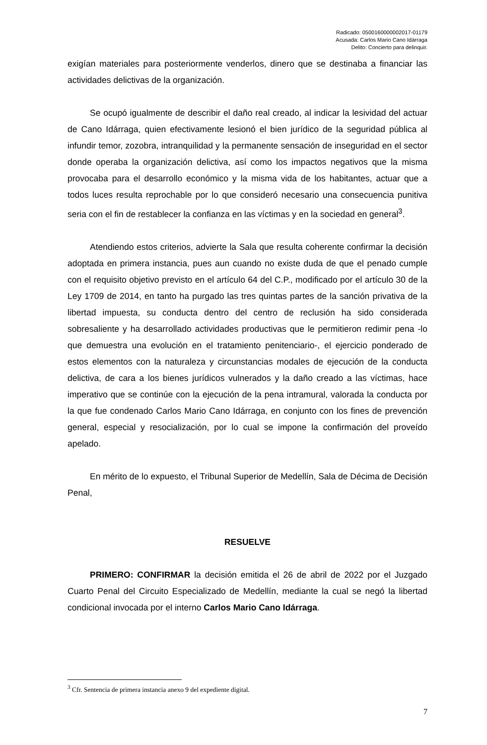Radicado: 0500160000002017-01179
Acusada: Carlos Mario Cano Idárraga
Delito: Concierto para delinquir.
exigían materiales para posteriormente venderlos, dinero que se destinaba a financiar las actividades delictivas de la organización.
Se ocupó igualmente de describir el daño real creado, al indicar la lesividad del actuar de Cano Idárraga, quien efectivamente lesionó el bien jurídico de la seguridad pública al infundir temor, zozobra, intranquilidad y la permanente sensación de inseguridad en el sector donde operaba la organización delictiva, así como los impactos negativos que la misma provocaba para el desarrollo económico y la misma vida de los habitantes, actuar que a todos luces resulta reprochable por lo que consideró necesario una consecuencia punitiva seria con el fin de restablecer la confianza en las víctimas y en la sociedad en general<sup>3</sup>.
Atendiendo estos criterios, advierte la Sala que resulta coherente confirmar la decisión adoptada en primera instancia, pues aun cuando no existe duda de que el penado cumple con el requisito objetivo previsto en el artículo 64 del C.P., modificado por el artículo 30 de la Ley 1709 de 2014, en tanto ha purgado las tres quintas partes de la sanción privativa de la libertad impuesta, su conducta dentro del centro de reclusión ha sido considerada sobresaliente y ha desarrollado actividades productivas que le permitieron redimir pena -lo que demuestra una evolución en el tratamiento penitenciario-, el ejercicio ponderado de estos elementos con la naturaleza y circunstancias modales de ejecución de la conducta delictiva, de cara a los bienes jurídicos vulnerados y la daño creado a las víctimas, hace imperativo que se continúe con la ejecución de la pena intramural, valorada la conducta por la que fue condenado Carlos Mario Cano Idárraga, en conjunto con los fines de prevención general, especial y resocialización, por lo cual se impone la confirmación del proveído apelado.
En mérito de lo expuesto, el Tribunal Superior de Medellín, Sala de Décima de Decisión Penal,
RESUELVE
PRIMERO: CONFIRMAR la decisión emitida el 26 de abril de 2022 por el Juzgado Cuarto Penal del Circuito Especializado de Medellín, mediante la cual se negó la libertad condicional invocada por el interno Carlos Mario Cano Idárraga.
<sup>3</sup> Cfr. Sentencia de primera instancia anexo 9 del expediente digital.
7